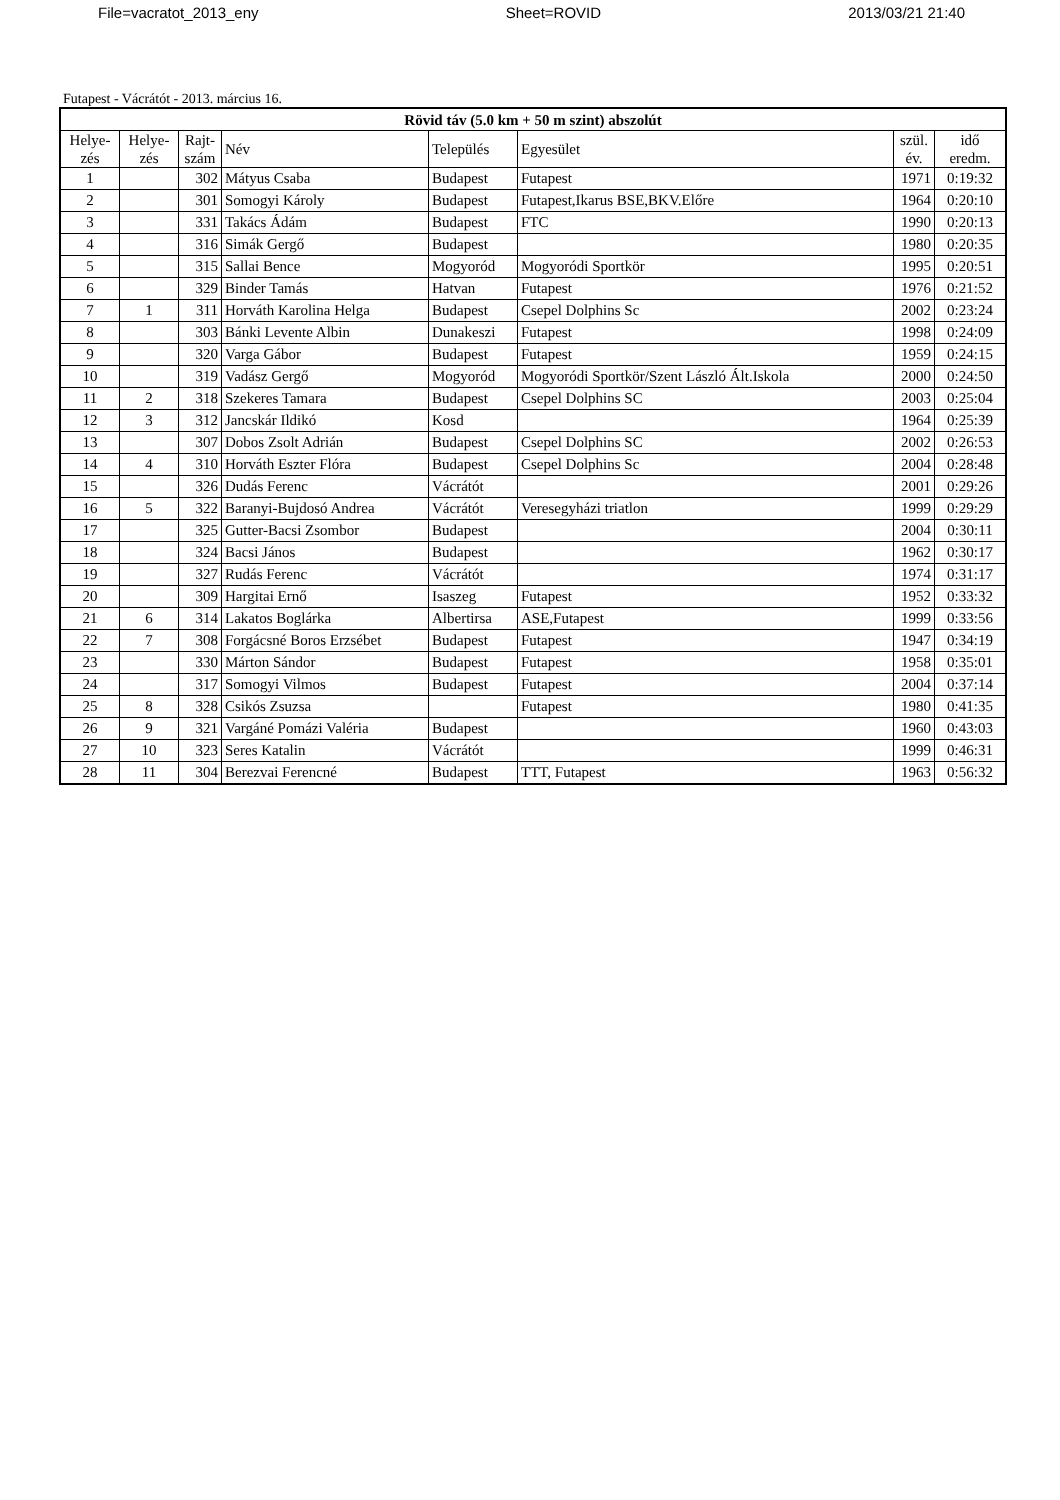File=vacratot_2013_eny Sheet=ROVID 2013/03/21 21:40
Futapest - Vácrátót - 2013. március 16.
| Rövid táv (5.0 km + 50 m szint) abszolút | | | | | | | |
| --- | --- | --- | --- | --- | --- | --- | --- |
| Helye- zés | Helye- zés | Rajt- szám | Név | Település | Egyesület | szül. év. | idő eredm. |
| 1 | | 302 | Mátyus Csaba | Budapest | Futapest | 1971 | 0:19:32 |
| 2 | | 301 | Somogyi Károly | Budapest | Futapest,Ikarus BSE,BKV.Előre | 1964 | 0:20:10 |
| 3 | | 331 | Takács Ádám | Budapest | FTC | 1990 | 0:20:13 |
| 4 | | 316 | Simák Gergő | Budapest | | 1980 | 0:20:35 |
| 5 | | 315 | Sallai Bence | Mogyoród | Mogyoródi Sportkör | 1995 | 0:20:51 |
| 6 | | 329 | Binder Tamás | Hatvan | Futapest | 1976 | 0:21:52 |
| 7 | 1 | 311 | Horváth Karolina Helga | Budapest | Csepel Dolphins Sc | 2002 | 0:23:24 |
| 8 | | 303 | Bánki Levente Albin | Dunakeszi | Futapest | 1998 | 0:24:09 |
| 9 | | 320 | Varga Gábor | Budapest | Futapest | 1959 | 0:24:15 |
| 10 | | 319 | Vadász Gergő | Mogyoród | Mogyoródi Sportkör/Szent László Ált.Iskola | 2000 | 0:24:50 |
| 11 | 2 | 318 | Szekeres Tamara | Budapest | Csepel Dolphins SC | 2003 | 0:25:04 |
| 12 | 3 | 312 | Jancskár Ildikó | Kosd | | 1964 | 0:25:39 |
| 13 | | 307 | Dobos Zsolt Adrián | Budapest | Csepel Dolphins SC | 2002 | 0:26:53 |
| 14 | 4 | 310 | Horváth Eszter Flóra | Budapest | Csepel Dolphins Sc | 2004 | 0:28:48 |
| 15 | | 326 | Dudás Ferenc | Vácrátót | | 2001 | 0:29:26 |
| 16 | 5 | 322 | Baranyi-Bujdosó Andrea | Vácrátót | Veresegyházi triatlon | 1999 | 0:29:29 |
| 17 | | 325 | Gutter-Bacsi Zsombor | Budapest | | 2004 | 0:30:11 |
| 18 | | 324 | Bacsi János | Budapest | | 1962 | 0:30:17 |
| 19 | | 327 | Rudás Ferenc | Vácrátót | | 1974 | 0:31:17 |
| 20 | | 309 | Hargitai Ernő | Isaszeg | Futapest | 1952 | 0:33:32 |
| 21 | 6 | 314 | Lakatos Boglárka | Albertirsa | ASE,Futapest | 1999 | 0:33:56 |
| 22 | 7 | 308 | Forgácsné Boros Erzsébet | Budapest | Futapest | 1947 | 0:34:19 |
| 23 | | 330 | Márton Sándor | Budapest | Futapest | 1958 | 0:35:01 |
| 24 | | 317 | Somogyi Vilmos | Budapest | Futapest | 2004 | 0:37:14 |
| 25 | 8 | 328 | Csikós Zsuzsa | | Futapest | 1980 | 0:41:35 |
| 26 | 9 | 321 | Vargáné Pomázi Valéria | Budapest | | 1960 | 0:43:03 |
| 27 | 10 | 323 | Seres Katalin | Vácrátót | | 1999 | 0:46:31 |
| 28 | 11 | 304 | Berezvai Ferencné | Budapest | TTT, Futapest | 1963 | 0:56:32 |